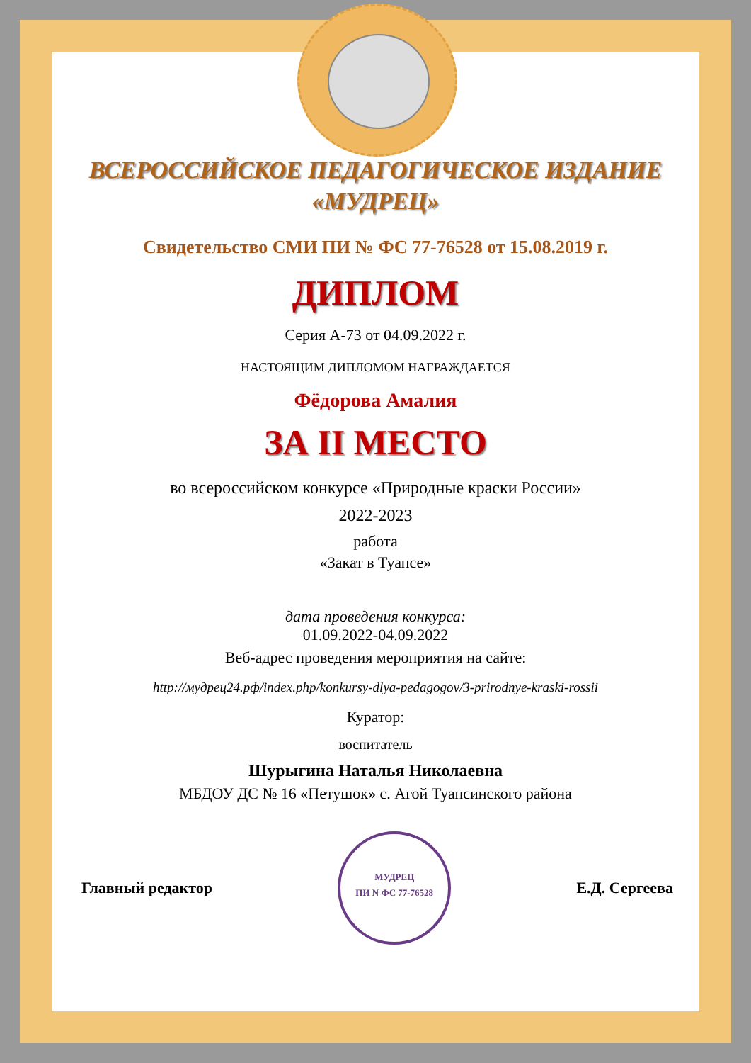ВСЕРОССИЙСКОЕ ПЕДАГОГИЧЕСКОЕ ИЗДАНИЕ
«МУДРЕЦ»
Свидетельство СМИ ПИ № ФС 77-76528 от 15.08.2019 г.
ДИПЛОМ
Серия А-73 от 04.09.2022 г.
НАСТОЯЩИМ ДИПЛОМОМ НАГРАЖДАЕТСЯ
Фёдорова Амалия
ЗА II МЕСТО
во всероссийском конкурсе «Природные краски России»
2022-2023
работа
«Закат в Туапсе»
дата проведения конкурса:
01.09.2022-04.09.2022
Веб-адрес проведения мероприятия на сайте:
http://мудрец24.рф/index.php/konkursy-dlya-pedagogov/3-prirodnye-kraski-rossii
Куратор:
воспитатель
Шурыгина Наталья Николаевна
МБДОУ ДС № 16 «Петушок» с. Агой Туапсинского района
Главный редактор МУДРЕЦ
ПИ N ФС 77-76528 Е.Д. Сергеева